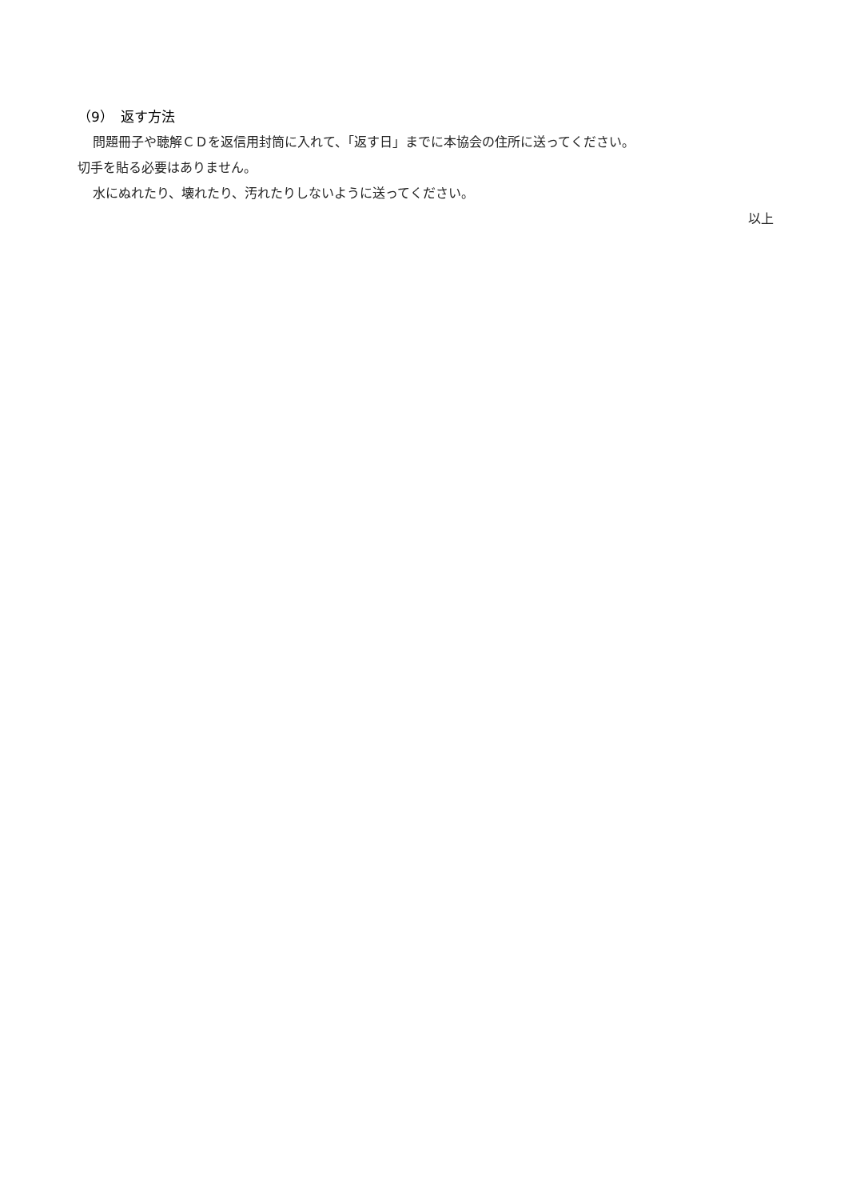（9）　返す方法
問題冊子や聴解ＣＤを返信用封筒に入れて、「返す日」までに本協会の住所に送ってください。
切手を貼る必要はありません。
水にぬれたり、壊れたり、汚れたりしないように送ってください。
以上